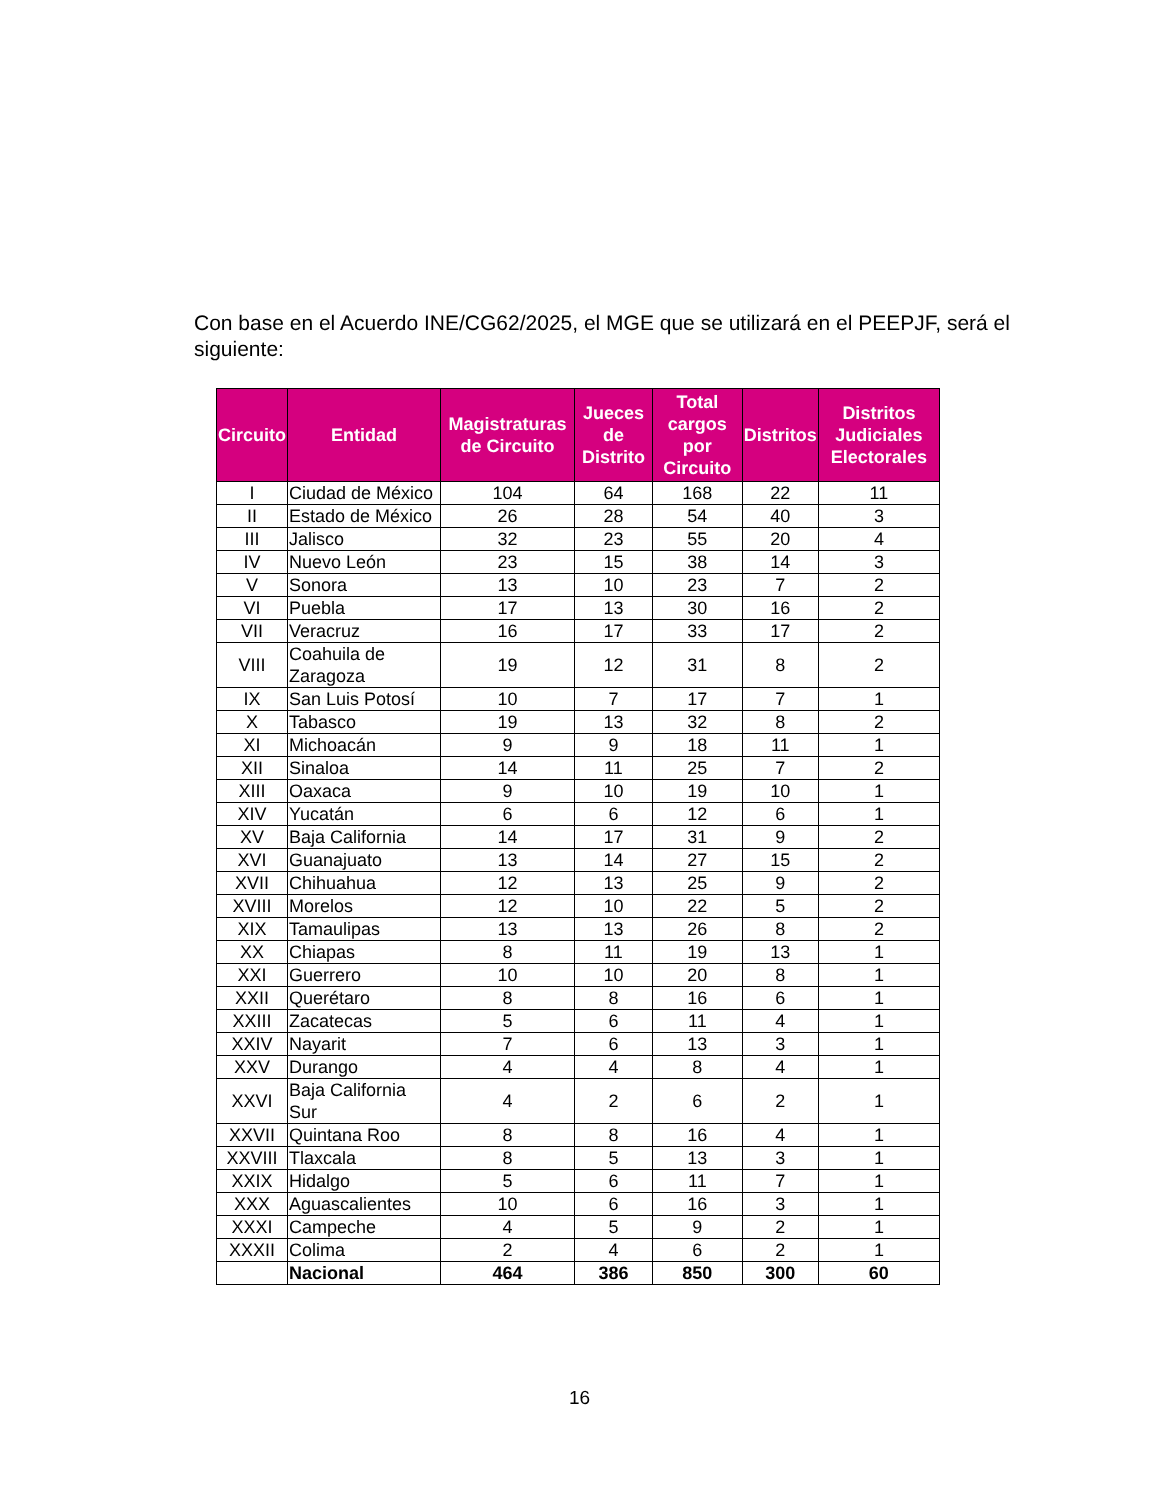Con base en el Acuerdo INE/CG62/2025, el MGE que se utilizará en el PEEPJF, será el siguiente:
| Circuito | Entidad | Magistraturas de Circuito | Jueces de Distrito | Total cargos por Circuito | Distritos | Distritos Judiciales Electorales |
| --- | --- | --- | --- | --- | --- | --- |
| I | Ciudad de México | 104 | 64 | 168 | 22 | 11 |
| II | Estado de México | 26 | 28 | 54 | 40 | 3 |
| III | Jalisco | 32 | 23 | 55 | 20 | 4 |
| IV | Nuevo León | 23 | 15 | 38 | 14 | 3 |
| V | Sonora | 13 | 10 | 23 | 7 | 2 |
| VI | Puebla | 17 | 13 | 30 | 16 | 2 |
| VII | Veracruz | 16 | 17 | 33 | 17 | 2 |
| VIII | Coahuila de Zaragoza | 19 | 12 | 31 | 8 | 2 |
| IX | San Luis Potosí | 10 | 7 | 17 | 7 | 1 |
| X | Tabasco | 19 | 13 | 32 | 8 | 2 |
| XI | Michoacán | 9 | 9 | 18 | 11 | 1 |
| XII | Sinaloa | 14 | 11 | 25 | 7 | 2 |
| XIII | Oaxaca | 9 | 10 | 19 | 10 | 1 |
| XIV | Yucatán | 6 | 6 | 12 | 6 | 1 |
| XV | Baja California | 14 | 17 | 31 | 9 | 2 |
| XVI | Guanajuato | 13 | 14 | 27 | 15 | 2 |
| XVII | Chihuahua | 12 | 13 | 25 | 9 | 2 |
| XVIII | Morelos | 12 | 10 | 22 | 5 | 2 |
| XIX | Tamaulipas | 13 | 13 | 26 | 8 | 2 |
| XX | Chiapas | 8 | 11 | 19 | 13 | 1 |
| XXI | Guerrero | 10 | 10 | 20 | 8 | 1 |
| XXII | Querétaro | 8 | 8 | 16 | 6 | 1 |
| XXIII | Zacatecas | 5 | 6 | 11 | 4 | 1 |
| XXIV | Nayarit | 7 | 6 | 13 | 3 | 1 |
| XXV | Durango | 4 | 4 | 8 | 4 | 1 |
| XXVI | Baja California Sur | 4 | 2 | 6 | 2 | 1 |
| XXVII | Quintana Roo | 8 | 8 | 16 | 4 | 1 |
| XXVIII | Tlaxcala | 8 | 5 | 13 | 3 | 1 |
| XXIX | Hidalgo | 5 | 6 | 11 | 7 | 1 |
| XXX | Aguascalientes | 10 | 6 | 16 | 3 | 1 |
| XXXI | Campeche | 4 | 5 | 9 | 2 | 1 |
| XXXII | Colima | 2 | 4 | 6 | 2 | 1 |
| | Nacional | 464 | 386 | 850 | 300 | 60 |
16